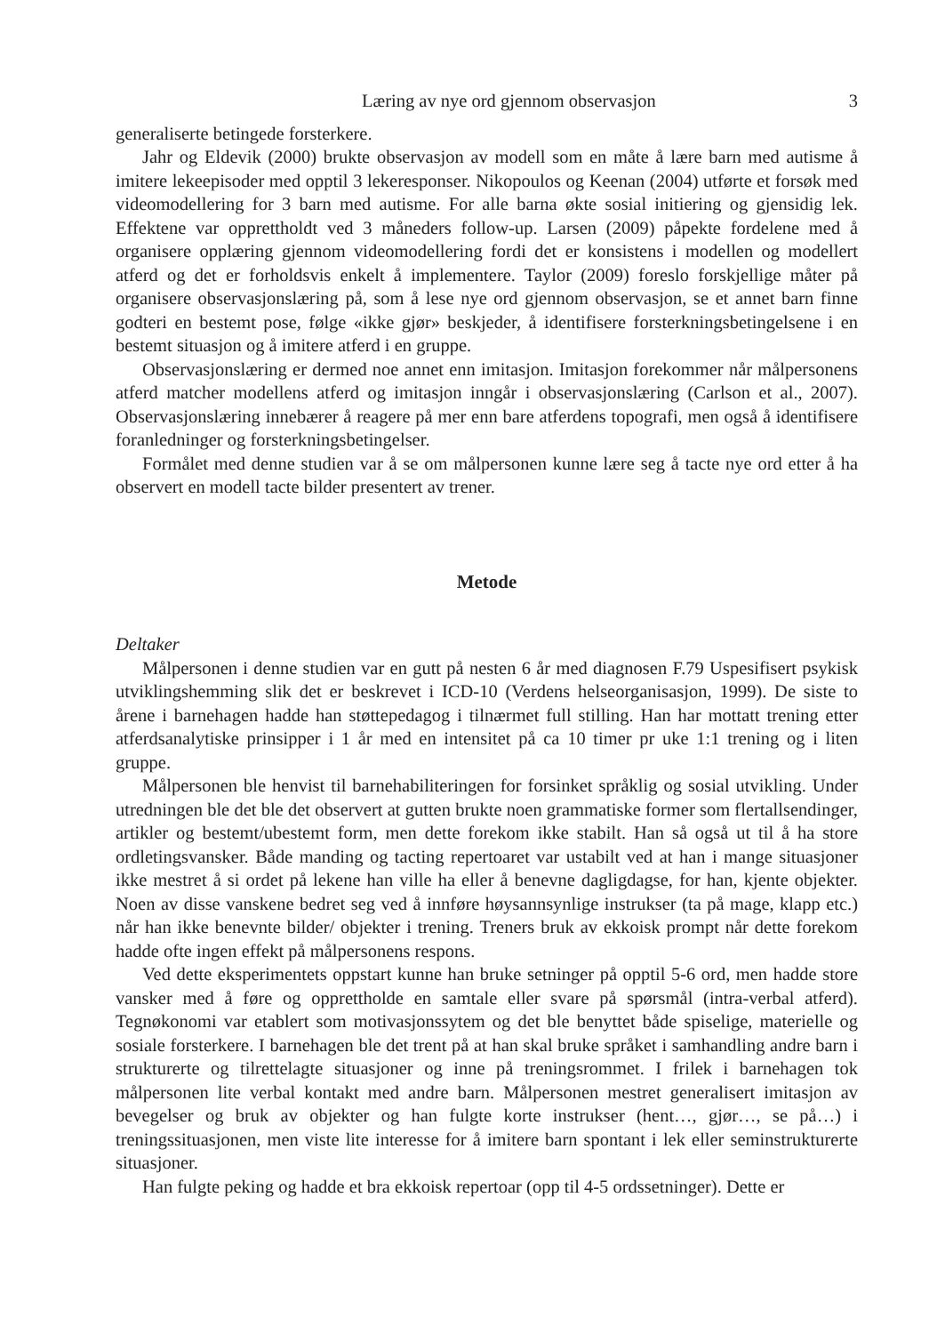Læring av nye ord gjennom observasjon 3
generaliserte betingede forsterkere.
Jahr og Eldevik (2000) brukte observasjon av modell som en måte å lære barn med autisme å imitere lekeepisoder med opptil 3 lekeresponser. Nikopoulos og Keenan (2004) utførte et forsøk med videomodellering for 3 barn med autisme. For alle barna økte sosial initiering og gjensidig lek. Effektene var opprettholdt ved 3 måneders follow-up. Larsen (2009) påpekte fordelene med å organisere opplæring gjennom videomodellering fordi det er konsistens i modellen og modellert atferd og det er forholdsvis enkelt å implementere. Taylor (2009) foreslo forskjellige måter på organisere observasjonslæring på, som å lese nye ord gjennom observasjon, se et annet barn finne godteri en bestemt pose, følge «ikke gjør» beskjeder, å identifisere forsterkningsbetingelsene i en bestemt situasjon og å imitere atferd i en gruppe.
Observasjonslæring er dermed noe annet enn imitasjon. Imitasjon forekommer når målpersonens atferd matcher modellens atferd og imitasjon inngår i observasjonslæring (Carlson et al., 2007). Observasjonslæring innebærer å reagere på mer enn bare atferdens topografi, men også å identifisere foranledninger og forsterkningsbetingelser.
Formålet med denne studien var å se om målpersonen kunne lære seg å tacte nye ord etter å ha observert en modell tacte bilder presentert av trener.
Metode
Deltaker
Målpersonen i denne studien var en gutt på nesten 6 år med diagnosen F.79 Uspesifisert psykisk utviklingshemming slik det er beskrevet i ICD-10 (Verdens helseorganisasjon, 1999). De siste to årene i barnehagen hadde han støttepedagog i tilnærmet full stilling. Han har mottatt trening etter atferdsanalytiske prinsipper i 1 år med en intensitet på ca 10 timer pr uke 1:1 trening og i liten gruppe.
Målpersonen ble henvist til barnehabiliteringen for forsinket språklig og sosial utvikling. Under utredningen ble det ble det observert at gutten brukte noen grammatiske former som flertallsendinger, artikler og bestemt/ubestemt form, men dette forekom ikke stabilt. Han så også ut til å ha store ordletingsvansker. Både manding og tacting repertoaret var ustabilt ved at han i mange situasjoner ikke mestret å si ordet på lekene han ville ha eller å benevne dagligdagse, for han, kjente objekter. Noen av disse vanskene bedret seg ved å innføre høysannsynlige instrukser (ta på mage, klapp etc.) når han ikke benevnte bilder/ objekter i trening. Treners bruk av ekkoisk prompt når dette forekom hadde ofte ingen effekt på målpersonens respons.
Ved dette eksperimentets oppstart kunne han bruke setninger på opptil 5-6 ord, men hadde store vansker med å føre og opprettholde en samtale eller svare på spørsmål (intra-verbal atferd). Tegnøkonomi var etablert som motivasjonssytem og det ble benyttet både spiselige, materielle og sosiale forsterkere. I barnehagen ble det trent på at han skal bruke språket i samhandling andre barn i strukturerte og tilrettelagte situasjoner og inne på treningsrommet. I frilek i barnehagen tok målpersonen lite verbal kontakt med andre barn. Målpersonen mestret generalisert imitasjon av bevegelser og bruk av objekter og han fulgte korte instrukser (hent…, gjør…, se på…) i treningssituasjonen, men viste lite interesse for å imitere barn spontant i lek eller seminstrukturerte situasjoner.
Han fulgte peking og hadde et bra ekkoisk repertoar (opp til 4-5 ordssetninger). Dette er